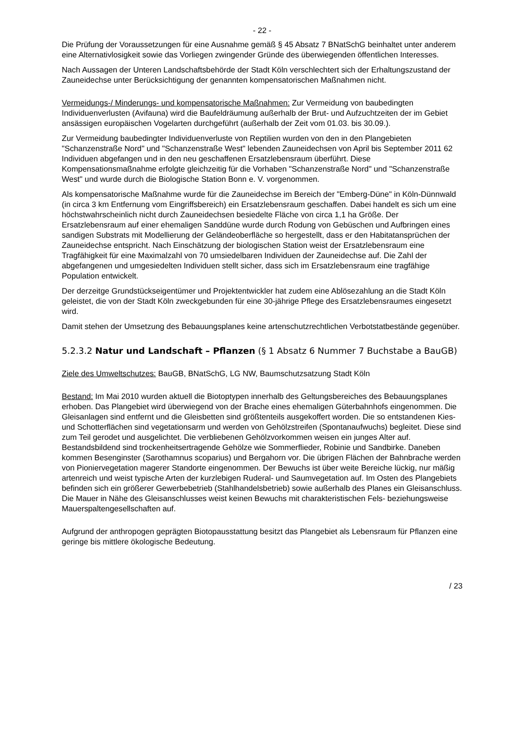- 22 -
Die Prüfung der Voraussetzungen für eine Ausnahme gemäß § 45 Absatz 7 BNatSchG beinhaltet unter anderem eine Alternativlosigkeit sowie das Vorliegen zwingender Gründe des überwiegenden öffentlichen Interesses.
Nach Aussagen der Unteren Landschaftsbehörde der Stadt Köln verschlechtert sich der Erhaltungszustand der Zauneidechse unter Berücksichtigung der genannten kompensatorischen Maßnahmen nicht.
Vermeidungs-/ Minderungs- und kompensatorische Maßnahmen: Zur Vermeidung von baubedingten Individuenverlusten (Avifauna) wird die Baufeldräumung außerhalb der Brut- und Aufzuchtzeiten der im Gebiet ansässigen europäischen Vogelarten durchgeführt (außerhalb der Zeit vom 01.03. bis 30.09.).
Zur Vermeidung baubedingter Individuenverluste von Reptilien wurden von den in den Plangebieten "Schanzenstraße Nord" und "Schanzenstraße West" lebenden Zauneidechsen von April bis September 2011 62 Individuen abgefangen und in den neu geschaffenen Ersatzlebensraum überführt. Diese Kompensationsmaßnahme erfolgte gleichzeitig für die Vorhaben "Schanzenstraße Nord" und "Schanzenstraße West" und wurde durch die Biologische Station Bonn e. V. vorgenommen.
Als kompensatorische Maßnahme wurde für die Zauneidechse im Bereich der "Emberg-Düne" in Köln-Dünnwald (in circa 3 km Entfernung vom Eingriffsbereich) ein Ersatzlebensraum geschaffen. Dabei handelt es sich um eine höchstwahrscheinlich nicht durch Zauneidechsen besiedelte Fläche von circa 1,1 ha Größe. Der Ersatzlebensraum auf einer ehemaligen Sanddüne wurde durch Rodung von Gebüschen und Aufbringen eines sandigen Substrats mit Modellierung der Geländeoberfläche so hergestellt, dass er den Habitatansprüchen der Zauneidechse entspricht. Nach Einschätzung der biologischen Station weist der Ersatzlebensraum eine Tragfähigkeit für eine Maximalzahl von 70 umsiedelbaren Individuen der Zauneidechse auf. Die Zahl der abgefangenen und umgesiedelten Individuen stellt sicher, dass sich im Ersatzlebensraum eine tragfähige Population entwickelt.
Der derzeitge Grundstückseigentümer und Projektentwickler hat zudem eine Ablösezahlung an die Stadt Köln geleistet, die von der Stadt Köln zweckgebunden für eine 30-jährige Pflege des Ersatzlebensraumes eingesetzt wird.
Damit stehen der Umsetzung des Bebauungsplanes keine artenschutzrechtlichen Verbotstatbestände gegenüber.
5.2.3.2 Natur und Landschaft – Pflanzen (§ 1 Absatz 6 Nummer 7 Buchstabe a BauGB)
Ziele des Umweltschutzes: BauGB, BNatSchG, LG NW, Baumschutzsatzung Stadt Köln
Bestand: Im Mai 2010 wurden aktuell die Biotoptypen innerhalb des Geltungsbereiches des Bebauungsplanes erhoben. Das Plangebiet wird überwiegend von der Brache eines ehemaligen Güterbahnhofs eingenommen. Die Gleisanlagen sind entfernt und die Gleisbetten sind größtenteils ausgekoffert worden. Die so entstandenen Kies- und Schotterflächen sind vegetationsarm und werden von Gehölzstreifen (Spontanaufwuchs) begleitet. Diese sind zum Teil gerodet und ausgelichtet. Die verbliebenen Gehölzvorkommen weisen ein junges Alter auf. Bestandsbildend sind trockenheitsertragende Gehölze wie Sommerflieder, Robinie und Sandbirke. Daneben kommen Besenginster (Sarothamnus scoparius) und Bergahorn vor. Die übrigen Flächen der Bahnbrache werden von Pioniervegetation magerer Standorte eingenommen. Der Bewuchs ist über weite Bereiche lückig, nur mäßig artenreich und weist typische Arten der kurzlebigen Ruderal- und Saumvegetation auf. Im Osten des Plangebiets befinden sich ein größerer Gewerbebetrieb (Stahlhandelsbetrieb) sowie außerhalb des Planes ein Gleisanschluss. Die Mauer in Nähe des Gleisanschlusses weist keinen Bewuchs mit charakteristischen Fels- beziehungsweise Mauerspaltengesellschaften auf.
Aufgrund der anthropogen geprägten Biotopausstattung besitzt das Plangebiet als Lebensraum für Pflanzen eine geringe bis mittlere ökologische Bedeutung.
/ 23